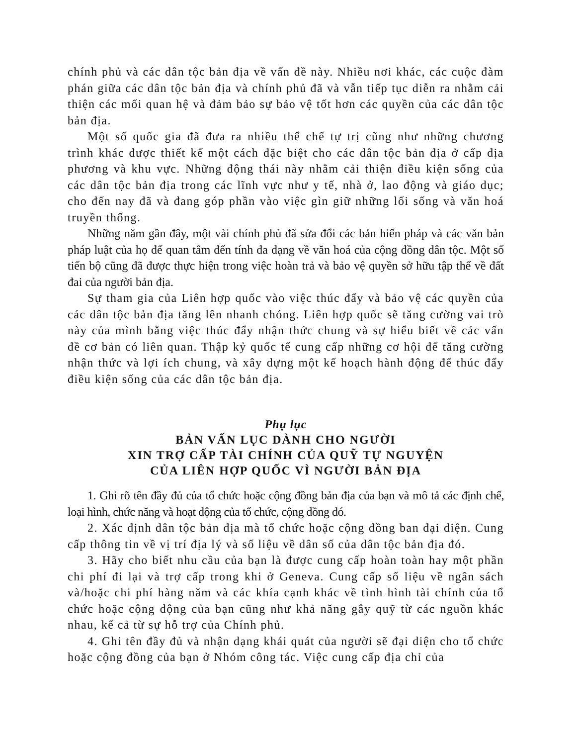chính phủ và các dân tộc bản địa về vấn đề này. Nhiều nơi khác, các cuộc đàm phán giữa các dân tộc bản địa và chính phủ đã và vẫn tiếp tục diễn ra nhằm cải thiện các mối quan hệ và đảm bảo sự bảo vệ tốt hơn các quyền của các dân tộc bản địa.
Một số quốc gia đã đưa ra nhiều thể chế tự trị cũng như những chương trình khác được thiết kế một cách đặc biệt cho các dân tộc bản địa ở cấp địa phương và khu vực. Những động thái này nhằm cải thiện điều kiện sống của các dân tộc bản địa trong các lĩnh vực như y tế, nhà ở, lao động và giáo dục; cho đến nay đã và đang góp phần vào việc gìn giữ những lối sống và văn hoá truyền thống.
Những năm gần đây, một vài chính phủ đã sửa đổi các bản hiến pháp và các văn bản pháp luật của họ để quan tâm đến tính đa dạng về văn hoá của cộng đồng dân tộc. Một số tiến bộ cũng đã được thực hiện trong việc hoàn trả và bảo vệ quyền sở hữu tập thể về đất đai của người bản địa.
Sự tham gia của Liên hợp quốc vào việc thúc đẩy và bảo vệ các quyền của các dân tộc bản địa tăng lên nhanh chóng. Liên hợp quốc sẽ tăng cường vai trò này của mình bằng việc thúc đẩy nhận thức chung và sự hiểu biết về các vấn đề cơ bản có liên quan. Thập kỷ quốc tế cung cấp những cơ hội để tăng cường nhận thức và lợi ích chung, và xây dựng một kế hoạch hành động để thúc đẩy điều kiện sống của các dân tộc bản địa.
Phụ lục
BẢN VẤN LỤC DÀNH CHO NGƯỜI
XIN TRỢ CẤP TÀI CHÍNH CỦA QUỸ TỰ NGUYỆN
CỦA LIÊN HỢP QUỐC VÌ NGƯỜI BẢN ĐỊA
1. Ghi rõ tên đầy đủ của tổ chức hoặc cộng đồng bản địa của bạn và mô tả các định chế, loại hình, chức năng và hoạt động của tổ chức, cộng đồng đó.
2. Xác định dân tộc bản địa mà tổ chức hoặc cộng đồng ban đại diện. Cung cấp thông tin về vị trí địa lý và số liệu về dân số của dân tộc bản địa đó.
3. Hãy cho biết nhu cầu của bạn là được cung cấp hoàn toàn hay một phần chi phí đi lại và trợ cấp trong khi ở Geneva. Cung cấp số liệu về ngân sách và/hoặc chi phí hàng năm và các khía cạnh khác về tình hình tài chính của tổ chức hoặc cộng động của bạn cũng như khả năng gây quỹ từ các nguồn khác nhau, kể cả từ sự hỗ trợ của Chính phủ.
4. Ghi tên đầy đủ và nhận dạng khái quát của người sẽ đại diện cho tổ chức hoặc cộng đồng của bạn ở Nhóm công tác. Việc cung cấp địa chỉ của